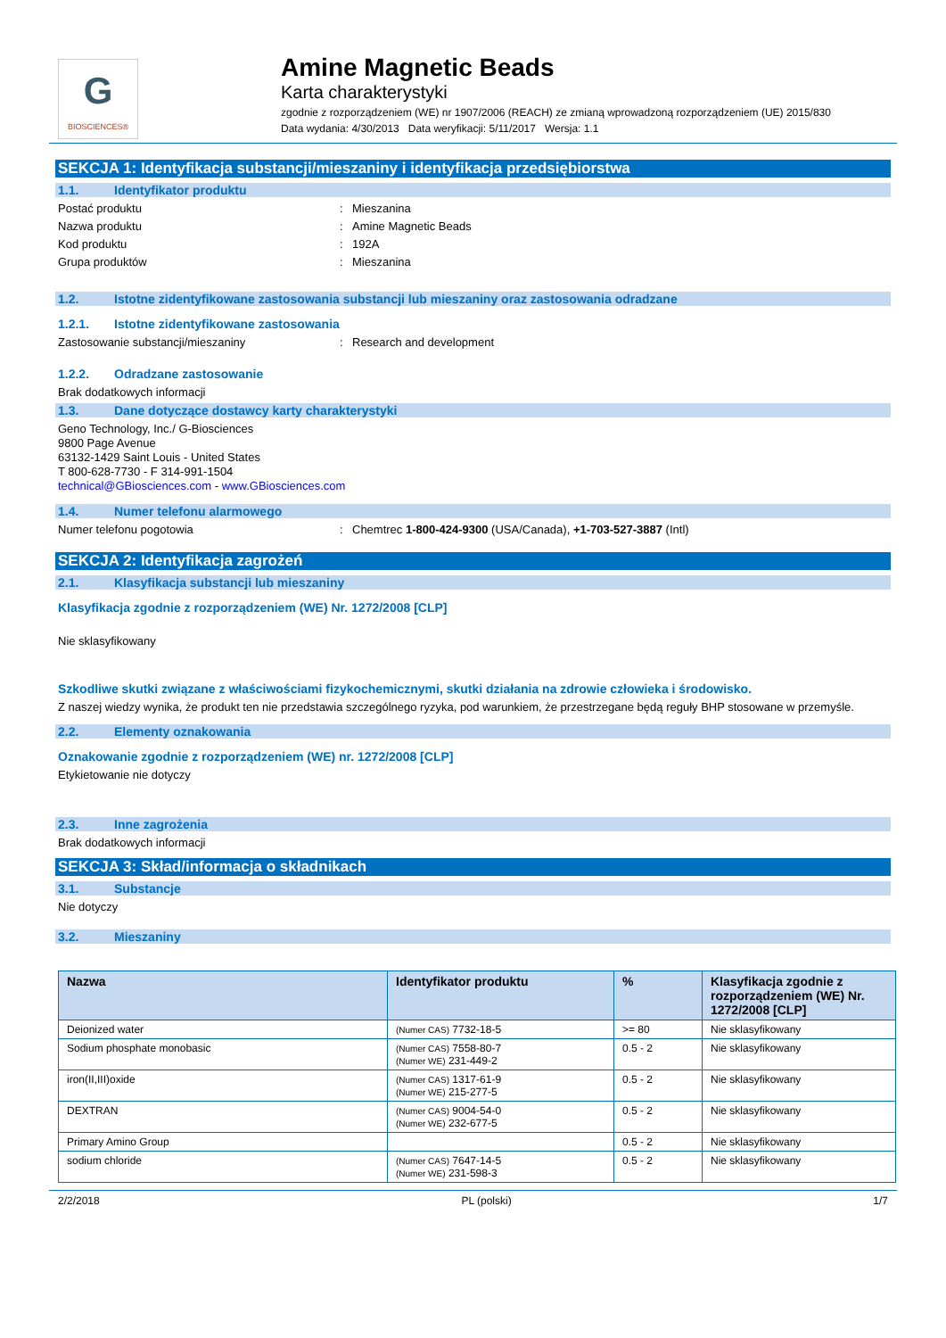G
BIOSCIENCES®
Amine Magnetic Beads
Karta charakterystyki
zgodnie z rozporządzeniem (WE) nr 1907/2006 (REACH) ze zmianą wprowadzoną rozporządzeniem (UE) 2015/830
Data wydania: 4/30/2013 Data weryfikacji: 5/11/2017 Wersja: 1.1
SEKCJA 1: Identyfikacja substancji/mieszaniny i identyfikacja przedsiębiorstwa
1.1. Identyfikator produktu
Postać produktu : Mieszanina
Nazwa produktu : Amine Magnetic Beads
Kod produktu : 192A
Grupa produktów : Mieszanina
1.2. Istotne zidentyfikowane zastosowania substancji lub mieszaniny oraz zastosowania odradzane
1.2.1. Istotne zidentyfikowane zastosowania
Zastosowanie substancji/mieszaniny : Research and development
1.2.2. Odradzane zastosowanie
Brak dodatkowych informacji
1.3. Dane dotyczące dostawcy karty charakterystyki
Geno Technology, Inc./ G-Biosciences
9800 Page Avenue
63132-1429 Saint Louis - United States
T 800-628-7730 - F 314-991-1504
technical@GBiosciences.com - www.GBiosciences.com
1.4. Numer telefonu alarmowego
Numer telefonu pogotowia : Chemtrec 1-800-424-9300 (USA/Canada), +1-703-527-3887 (Intl)
SEKCJA 2: Identyfikacja zagrożeń
2.1. Klasyfikacja substancji lub mieszaniny
Klasyfikacja zgodnie z rozporządzeniem (WE) Nr. 1272/2008 [CLP]
Nie sklasyfikowany
Szkodliwe skutki związane z właściwościami fizykochemicznymi, skutki działania na zdrowie człowieka i środowisko.
Z naszej wiedzy wynika, że produkt ten nie przedstawia szczególnego ryzyka, pod warunkiem, że przestrzegane będą reguły BHP stosowane w przemyśle.
2.2. Elementy oznakowania
Oznakowanie zgodnie z rozporządzeniem (WE) nr. 1272/2008 [CLP]
Etykietowanie nie dotyczy
2.3. Inne zagrożenia
Brak dodatkowych informacji
SEKCJA 3: Skład/informacja o składnikach
3.1. Substancje
Nie dotyczy
3.2. Mieszaniny
| Nazwa | Identyfikator produktu | % | Klasyfikacja zgodnie z rozporządzeniem (WE) Nr. 1272/2008 [CLP] |
| --- | --- | --- | --- |
| Deionized water | (Numer CAS) 7732-18-5 | >= 80 | Nie sklasyfikowany |
| Sodium phosphate monobasic | (Numer CAS) 7558-80-7 (Numer WE) 231-449-2 | 0.5 - 2 | Nie sklasyfikowany |
| iron(II,III)oxide | (Numer CAS) 1317-61-9 (Numer WE) 215-277-5 | 0.5 - 2 | Nie sklasyfikowany |
| DEXTRAN | (Numer CAS) 9004-54-0 (Numer WE) 232-677-5 | 0.5 - 2 | Nie sklasyfikowany |
| Primary Amino Group | | 0.5 - 2 | Nie sklasyfikowany |
| sodium chloride | (Numer CAS) 7647-14-5 (Numer WE) 231-598-3 | 0.5 - 2 | Nie sklasyfikowany |
2/2/2018 PL (polski) 1/7